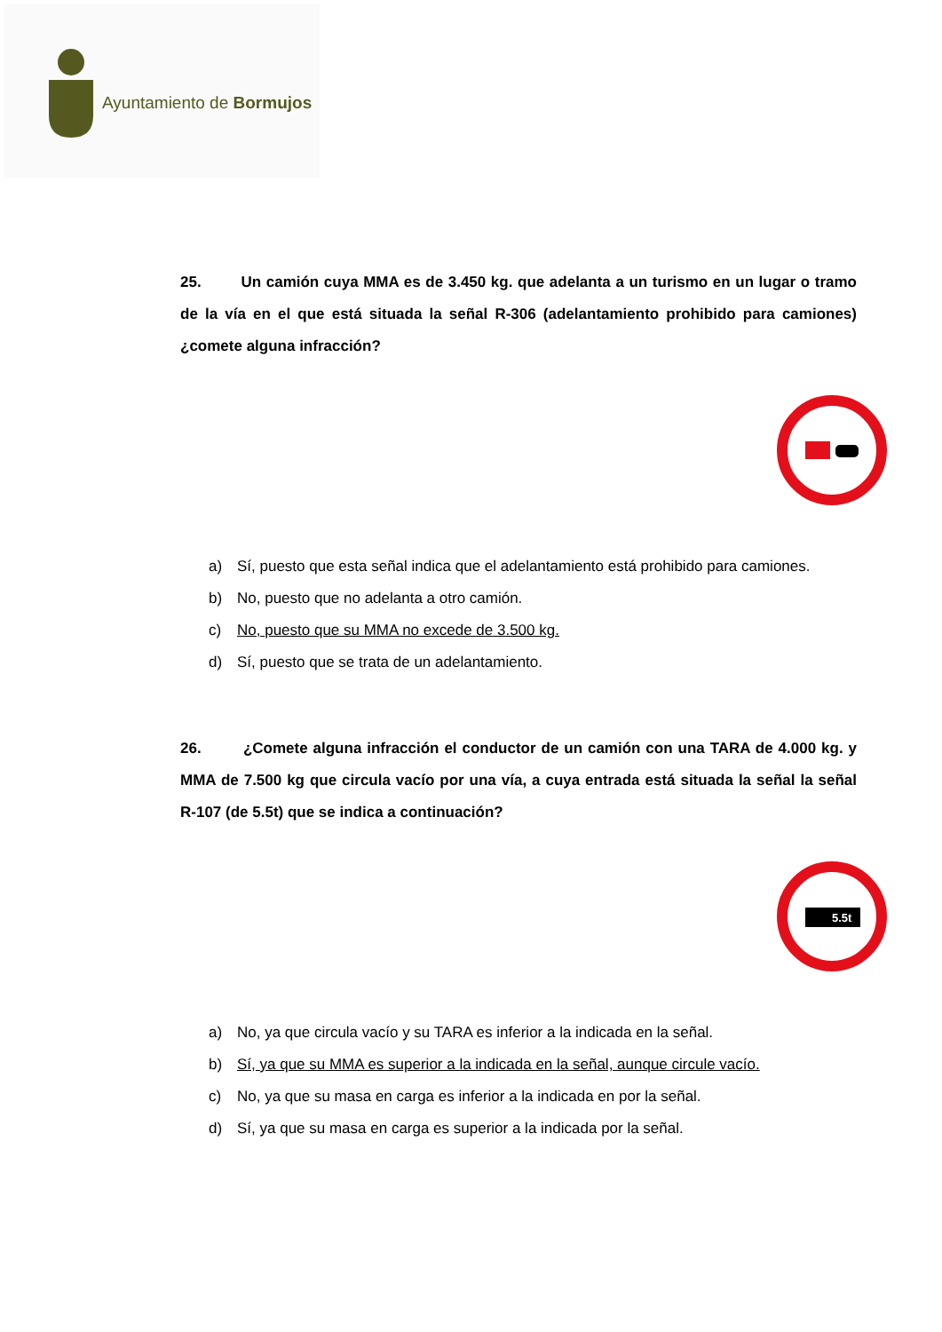Ayuntamiento de Bormujos
25. Un camión cuya MMA es de 3.450 kg. que adelanta a un turismo en un lugar o tramo de la vía en el que está situada la señal R-306 (adelantamiento prohibido para camiones) ¿comete alguna infracción?
a) Sí, puesto que esta señal indica que el adelantamiento está prohibido para camiones.
b) No, puesto que no adelanta a otro camión.
c) No, puesto que su MMA no excede de 3.500 kg.
d) Sí, puesto que se trata de un adelantamiento.
26. ¿Comete alguna infracción el conductor de un camión con una TARA de 4.000 kg. y MMA de 7.500 kg que circula vacío por una vía, a cuya entrada está situada la señal la señal R-107 (de 5.5t) que se indica a continuación?
5.5t
a) No, ya que circula vacío y su TARA es inferior a la indicada en la señal.
b) Sí, ya que su MMA es superior a la indicada en la señal, aunque circule vacío.
c) No, ya que su masa en carga es inferior a la indicada en por la señal.
d) Sí, ya que su masa en carga es superior a la indicada por la señal.